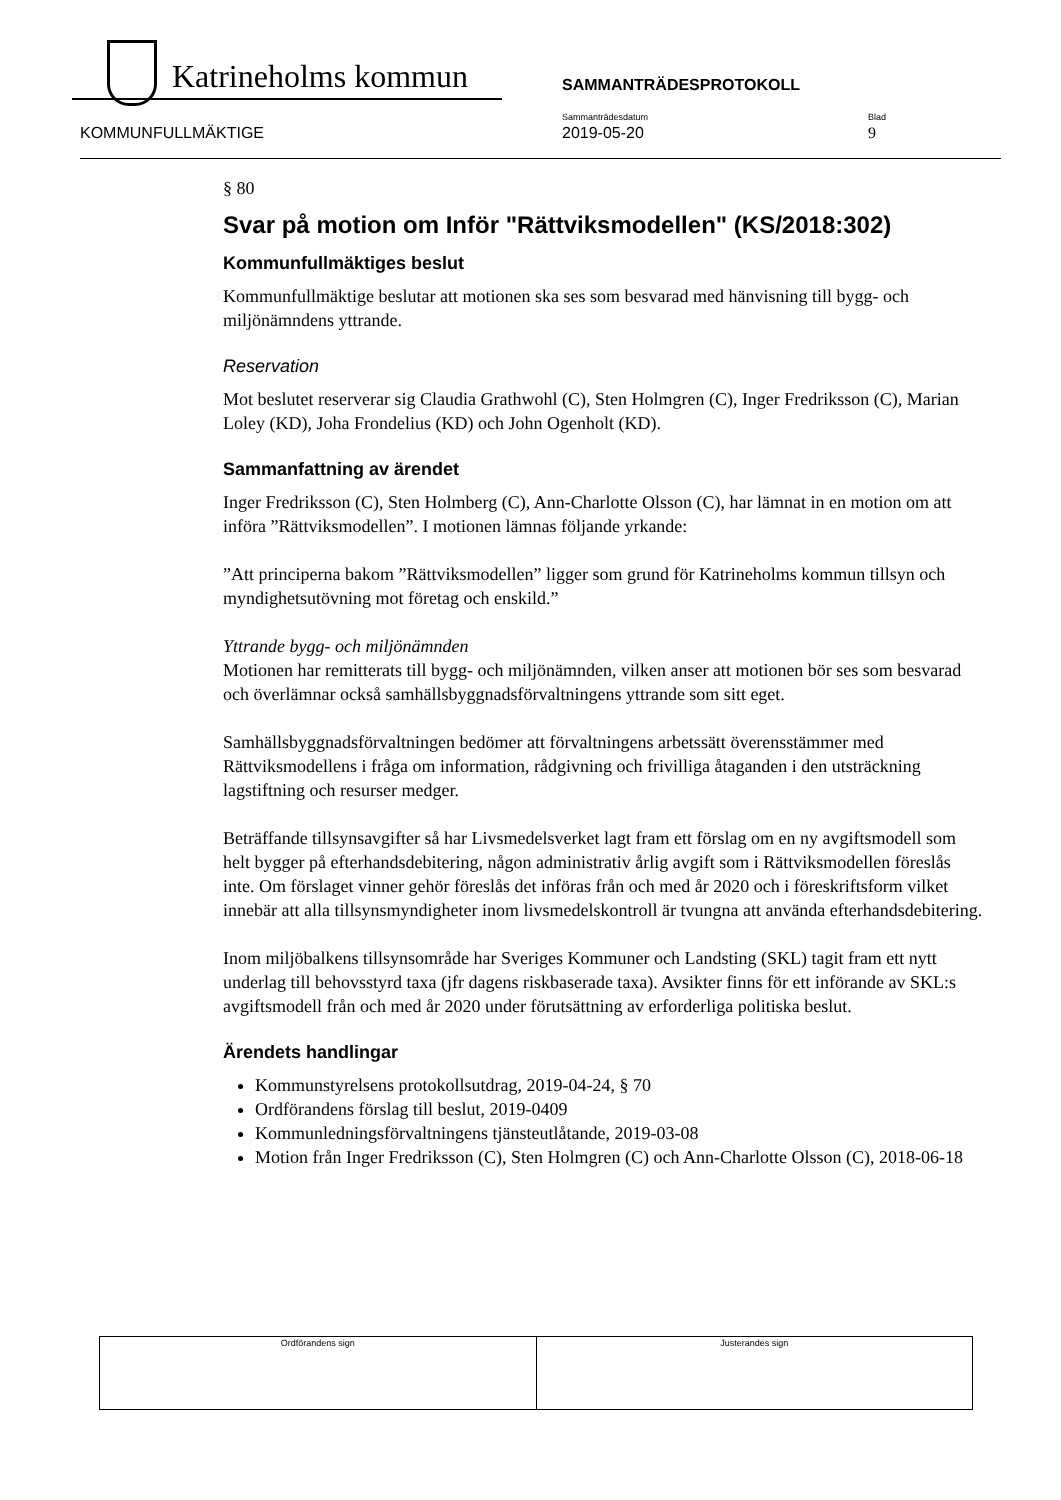Katrineholms kommun
SAMMANTRÄDESPROTOKOLL
Sammanträdesdatum Blad
KOMMUNFULLMÄKTIGE 2019-05-20 9
§ 80
Svar på motion om Inför "Rättviksmodellen" (KS/2018:302)
Kommunfullmäktiges beslut
Kommunfullmäktige beslutar att motionen ska ses som besvarad med hänvisning till bygg- och miljönämndens yttrande.
Reservation
Mot beslutet reserverar sig Claudia Grathwohl (C), Sten Holmgren (C), Inger Fredriksson (C), Marian Loley (KD), Joha Frondelius (KD) och John Ogenholt (KD).
Sammanfattning av ärendet
Inger Fredriksson (C), Sten Holmberg (C), Ann-Charlotte Olsson (C), har lämnat in en motion om att införa ”Rättviksmodellen”. I motionen lämnas följande yrkande:
”Att principerna bakom ”Rättviksmodellen” ligger som grund för Katrineholms kommun tillsyn och myndighetsutövning mot företag och enskild.”
Yttrande bygg- och miljönämnden
Motionen har remitterats till bygg- och miljönämnden, vilken anser att motionen bör ses som besvarad och överlämnar också samhällsbyggnadsförvaltningens yttrande som sitt eget.
Samhällsbyggnadsförvaltningen bedömer att förvaltningens arbetssätt överensstämmer med Rättviksmodellens i fråga om information, rådgivning och frivilliga åtaganden i den utsträckning lagstiftning och resurser medger.
Beträffande tillsynsavgifter så har Livsmedelsverket lagt fram ett förslag om en ny avgiftsmodell som helt bygger på efterhandsdebitering, någon administrativ årlig avgift som i Rättviksmodellen föreslås inte. Om förslaget vinner gehör föreslås det införas från och med år 2020 och i föreskriftsform vilket innebär att alla tillsynsmyndigheter inom livsmedelskontroll är tvungna att använda efterhandsdebitering.
Inom miljöbalkens tillsynsområde har Sveriges Kommuner och Landsting (SKL) tagit fram ett nytt underlag till behovsstyrd taxa (jfr dagens riskbaserade taxa). Avsikter finns för ett införande av SKL:s avgiftsmodell från och med år 2020 under förutsättning av erforderliga politiska beslut.
Ärendets handlingar
Kommunstyrelsens protokollsutdrag, 2019-04-24, § 70
Ordförandens förslag till beslut, 2019-0409
Kommunledningsförvaltningens tjänsteutlåtande, 2019-03-08
Motion från Inger Fredriksson (C), Sten Holmgren (C) och Ann-Charlotte Olsson (C), 2018-06-18
| Ordförandens sign | Justerandes sign |